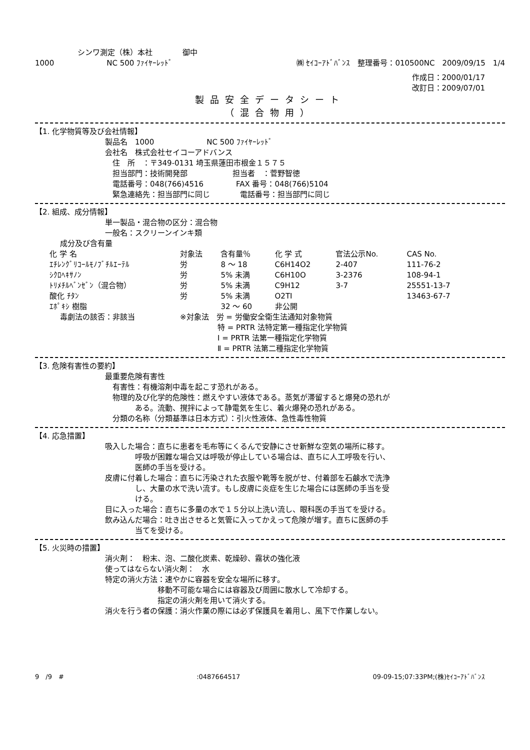シンワ測定（株）本社　　　　御中
1000　　　　　　　NC 500 ﾌｧｲﾔｰﾚｯﾄﾞ ㈱ ｾｲｺｰｱﾄﾞﾊﾞﾝｽ　整理番号：010500NC　2009/09/15　1/4
作成日：2000/01/17
改訂日：2009/07/01
製品安全データシート
（混合物用）
【1. 化学物質等及び会社情報】
製品名　1000　　　　　　　NC 500 ﾌｧｲﾔｰﾚｯﾄﾞ
会社名　株式会社セイコーアドバンス
住　所　：〒349-0131 埼玉県蓮田市根金１５７５
担当部門：技術開発部　　　　　　担当者　：菅野智徳
電話番号：048(766)4516　　　　 FAX 番号：048(766)5104
緊急連絡先：担当部門に同じ　　　　電話番号：担当部門に同じ
【2. 組成、成分情報】
単一製品・混合物の区分：混合物
一般名：スクリーンインキ類
成分及び含有量
| 化 学 名 | 対象法 | 含有量％ | 化 学 式 | 官法公示No. | CAS No. |
| --- | --- | --- | --- | --- | --- |
| ｴﾁﾚﾝｸﾞﾘｺｰﾙﾓﾉﾌﾞﾁﾙｴｰﾃﾙ | 労 | 8 ～ 18 | C6H14O2 | 2-407 | 111-76-2 |
| ｼｸﾛﾍｷｻﾉﾝ | 労 | 5% 未満 | C6H10O | 3-2376 | 108-94-1 |
| ﾄﾘﾒﾁﾙﾍﾞﾝｾﾞﾝ（混合物） | 労 | 5% 未満 | C9H12 | 3-7 | 25551-13-7 |
| 酸化 ﾁﾀﾝ | 労 | 5% 未満 | O2TI | | 13463-67-7 |
| ｴﾎﾟｷｼ 樹脂 | | 32 ～ 60 | 非公開 | | |
毒劇法の該否：非該当 ※対象法　労 = 労働安全衛生法通知対象物質
　　　　　特 = PRTR 法特定第一種指定化学物質
　　　　　Ⅰ = PRTR 法第一種指定化学物質
　　　　　Ⅱ = PRTR 法第二種指定化学物質
【3. 危険有害性の要約】
最重要危険有害性
有害性：有機溶剤中毒を起こす恐れがある。
物理的及び化学的危険性：燃えやすい液体である。蒸気が滞留すると爆発の恐れが
　　　ある。流動、撹拌によって静電気を生じ、着火爆発の恐れがある。
分類の名称（分類基準は日本方式）：引火性液体、急性毒性物質
【4. 応急措置】
吸入した場合：直ちに患者を毛布等にくるんで安静にさせ新鮮な空気の場所に移す。
　　　　呼吸が困難な場合又は呼吸が停止している場合は、直ちに人工呼吸を行い、
　　　　医師の手当を受ける。
皮膚に付着した場合：直ちに汚染された衣服や靴等を脱がせ、付着部を石鹸水で洗浄
　　　　し、大量の水で洗い流す。もし皮膚に炎症を生じた場合には医師の手当を受
　　　　ける。
目に入った場合：直ちに多量の水で１５分以上洗い流し、眼科医の手当てを受ける。
飲み込んだ場合：吐き出させると気管に入ってかえって危険が増す。直ちに医師の手
　　　　当てを受ける。
【5. 火災時の措置】
消火剤：　粉末、泡、二酸化炭素、乾燥砂、霧状の強化液
使ってはならない消火剤：　水
特定の消火方法：速やかに容器を安全な場所に移す。
　　　　　　　移動不可能な場合には容器及び周囲に散水して冷却する。
　　　　　　　指定の消火剤を用いて消火する。
消火を行う者の保護：消火作業の際には必ず保護具を着用し、風下で作業しない。
9　/9　#:0487664517 09-09-15;07:33PM;(株)ｾｲｺｰｱﾄﾞﾊﾞﾝｽ